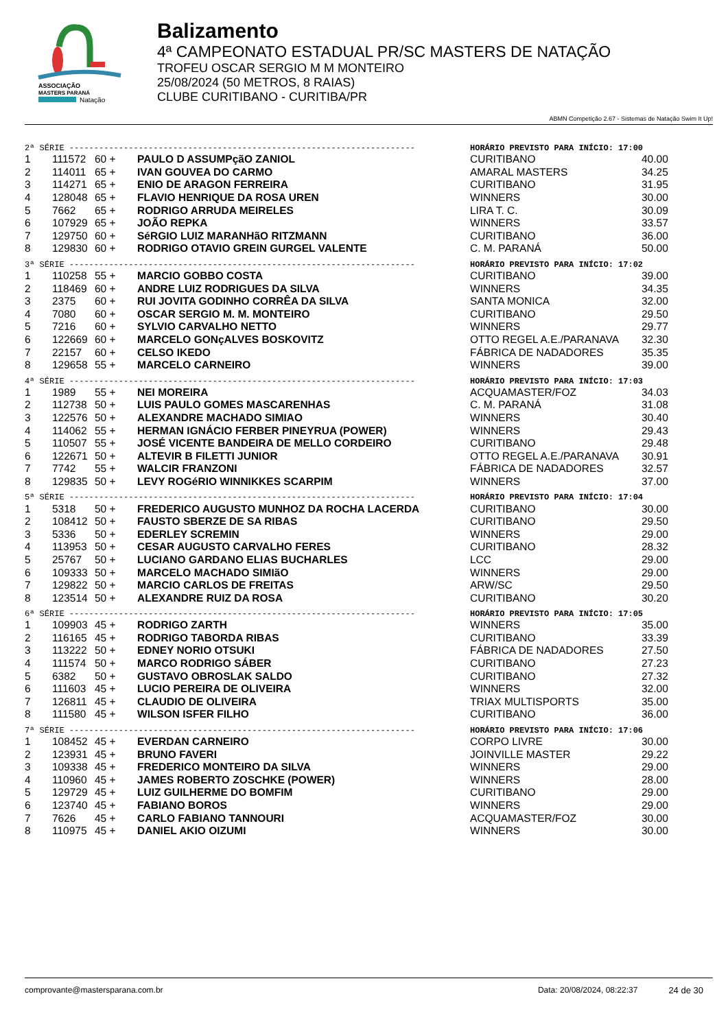ASSOCIAÇÃO
MASTERS PARANÁ
Natação
Balizamento
4ª CAMPEONATO ESTADUAL PR/SC MASTERS DE NATAÇÃO
TROFEU OSCAR SERGIO M M MONTEIRO
25/08/2024 (50 METROS, 8 RAIAS)
CLUBE CURITIBANO - CURITIBA/PR
ABMN Competição 2.67 - Sistemas de Natação Swim It Up!
| 2ª SÉRIE ---------------------------------------------------------------------- | | | | HORÁRIO PREVISTO PARA INÍCIO: 17:00 | |
| 1 | 111572 | 60 + | PAULO D ASSUMPçãO ZANIOL | CURITIBANO | 40.00 |
| 2 | 114011 | 65 + | IVAN GOUVEA DO CARMO | AMARAL MASTERS | 34.25 |
| 3 | 114271 | 65 + | ENIO DE ARAGON FERREIRA | CURITIBANO | 31.95 |
| 4 | 128048 | 65 + | FLAVIO HENRIQUE DA ROSA UREN | WINNERS | 30.00 |
| 5 | 7662 | 65 + | RODRIGO ARRUDA MEIRELES | LIRA T. C. | 30.09 |
| 6 | 107929 | 65 + | JOÃO REPKA | WINNERS | 33.57 |
| 7 | 129750 | 60 + | SéRGIO LUIZ MARANHãO RITZMANN | CURITIBANO | 36.00 |
| 8 | 129830 | 60 + | RODRIGO OTAVIO GREIN GURGEL VALENTE | C. M. PARANÁ | 50.00 |
| 3ª SÉRIE ---------------------------------------------------------------------- | | | | HORÁRIO PREVISTO PARA INÍCIO: 17:02 | |
| 1 | 110258 | 55 + | MARCIO GOBBO COSTA | CURITIBANO | 39.00 |
| 2 | 118469 | 60 + | ANDRE LUIZ RODRIGUES DA SILVA | WINNERS | 34.35 |
| 3 | 2375 | 60 + | RUI JOVITA GODINHO CORRÊA DA SILVA | SANTA MONICA | 32.00 |
| 4 | 7080 | 60 + | OSCAR SERGIO M. M. MONTEIRO | CURITIBANO | 29.50 |
| 5 | 7216 | 60 + | SYLVIO CARVALHO NETTO | WINNERS | 29.77 |
| 6 | 122669 | 60 + | MARCELO GONçALVES BOSKOVITZ | OTTO REGEL A.E./PARANAVA | 32.30 |
| 7 | 22157 | 60 + | CELSO IKEDO | FÁBRICA DE NADADORES | 35.35 |
| 8 | 129658 | 55 + | MARCELO CARNEIRO | WINNERS | 39.00 |
| 4ª SÉRIE ---------------------------------------------------------------------- | | | | HORÁRIO PREVISTO PARA INÍCIO: 17:03 | |
| 1 | 1989 | 55 + | NEI MOREIRA | ACQUAMASTER/FOZ | 34.03 |
| 2 | 112738 | 50 + | LUIS PAULO GOMES MASCARENHAS | C. M. PARANÁ | 31.08 |
| 3 | 122576 | 50 + | ALEXANDRE MACHADO SIMIAO | WINNERS | 30.40 |
| 4 | 114062 | 55 + | HERMAN IGNÁCIO FERBER PINEYRUA (POWER) | WINNERS | 29.43 |
| 5 | 110507 | 55 + | JOSÉ VICENTE BANDEIRA DE MELLO CORDEIRO | CURITIBANO | 29.48 |
| 6 | 122671 | 50 + | ALTEVIR B FILETTI JUNIOR | OTTO REGEL A.E./PARANAVA | 30.91 |
| 7 | 7742 | 55 + | WALCIR FRANZONI | FÁBRICA DE NADADORES | 32.57 |
| 8 | 129835 | 50 + | LEVY ROGéRIO WINNIKKES SCARPIM | WINNERS | 37.00 |
| 5ª SÉRIE ---------------------------------------------------------------------- | | | | HORÁRIO PREVISTO PARA INÍCIO: 17:04 | |
| 1 | 5318 | 50 + | FREDERICO AUGUSTO MUNHOZ DA ROCHA LACERDA | CURITIBANO | 30.00 |
| 2 | 108412 | 50 + | FAUSTO SBERZE DE SA RIBAS | CURITIBANO | 29.50 |
| 3 | 5336 | 50 + | EDERLEY SCREMIN | WINNERS | 29.00 |
| 4 | 113953 | 50 + | CESAR AUGUSTO CARVALHO FERES | CURITIBANO | 28.32 |
| 5 | 25767 | 50 + | LUCIANO GARDANO ELIAS BUCHARLES | LCC | 29.00 |
| 6 | 109333 | 50 + | MARCELO MACHADO SIMIãO | WINNERS | 29.00 |
| 7 | 129822 | 50 + | MARCIO CARLOS DE FREITAS | ARW/SC | 29.50 |
| 8 | 123514 | 50 + | ALEXANDRE RUIZ DA ROSA | CURITIBANO | 30.20 |
| 6ª SÉRIE ---------------------------------------------------------------------- | | | | HORÁRIO PREVISTO PARA INÍCIO: 17:05 | |
| 1 | 109903 | 45 + | RODRIGO ZARTH | WINNERS | 35.00 |
| 2 | 116165 | 45 + | RODRIGO TABORDA RIBAS | CURITIBANO | 33.39 |
| 3 | 113222 | 50 + | EDNEY NORIO OTSUKI | FÁBRICA DE NADADORES | 27.50 |
| 4 | 111574 | 50 + | MARCO RODRIGO SÁBER | CURITIBANO | 27.23 |
| 5 | 6382 | 50 + | GUSTAVO OBROSLAK SALDO | CURITIBANO | 27.32 |
| 6 | 111603 | 45 + | LUCIO PEREIRA DE OLIVEIRA | WINNERS | 32.00 |
| 7 | 126811 | 45 + | CLAUDIO DE OLIVEIRA | TRIAX MULTISPORTS | 35.00 |
| 8 | 111580 | 45 + | WILSON ISFER FILHO | CURITIBANO | 36.00 |
| 7ª SÉRIE ---------------------------------------------------------------------- | | | | HORÁRIO PREVISTO PARA INÍCIO: 17:06 | |
| 1 | 108452 | 45 + | EVERDAN CARNEIRO | CORPO LIVRE | 30.00 |
| 2 | 123931 | 45 + | BRUNO FAVERI | JOINVILLE MASTER | 29.22 |
| 3 | 109338 | 45 + | FREDERICO MONTEIRO DA SILVA | WINNERS | 29.00 |
| 4 | 110960 | 45 + | JAMES ROBERTO ZOSCHKE (POWER) | WINNERS | 28.00 |
| 5 | 129729 | 45 + | LUIZ GUILHERME DO BOMFIM | CURITIBANO | 29.00 |
| 6 | 123740 | 45 + | FABIANO BOROS | WINNERS | 29.00 |
| 7 | 7626 | 45 + | CARLO FABIANO TANNOURI | ACQUAMASTER/FOZ | 30.00 |
| 8 | 110975 | 45 + | DANIEL AKIO OIZUMI | WINNERS | 30.00 |
comprovante@mastersparana.com.br Data: 20/08/2024, 08:22:37 24 de 30